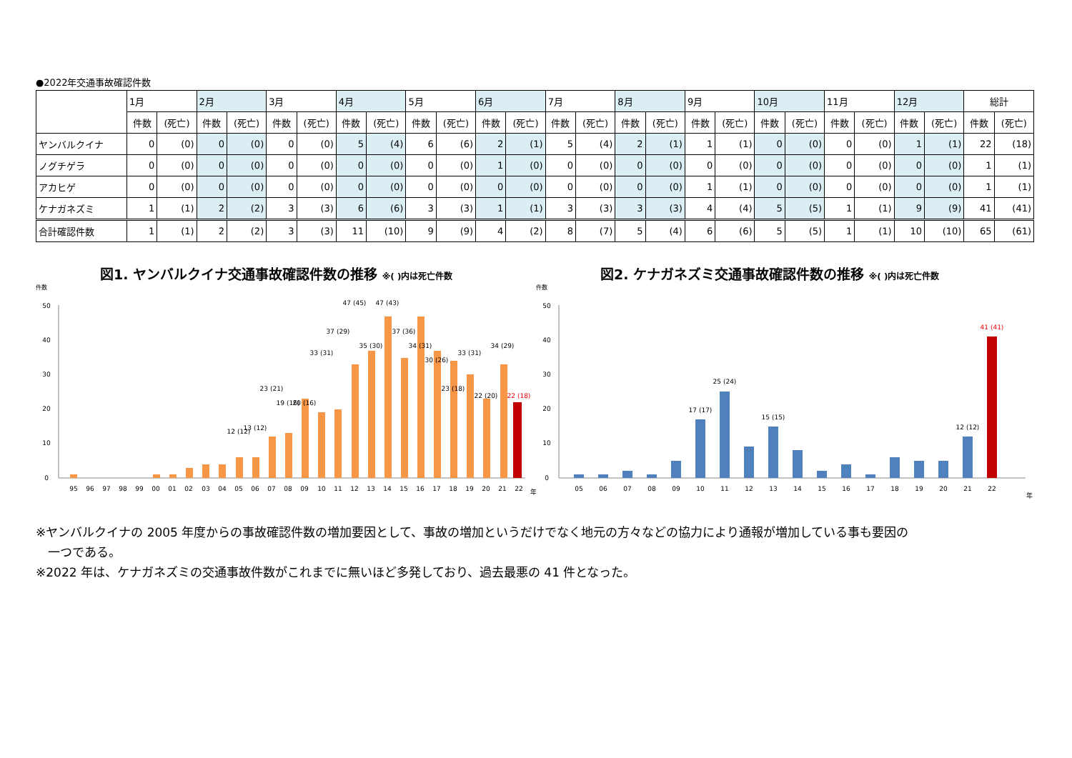●2022年交通事故確認件数
| | 1月 | | 2月 | | 3月 | | 4月 | | 5月 | | 6月 | | 7月 | | 8月 | | 9月 | | 10月 | | 11月 | | 12月 | | 総計 | |
| --- | --- | --- | --- | --- | --- | --- | --- | --- | --- | --- | --- | --- | --- | --- | --- | --- | --- | --- | --- | --- | --- | --- | --- | --- | --- | --- |
| | 件数 | (死亡) | 件数 | (死亡) | 件数 | (死亡) | 件数 | (死亡) | 件数 | (死亡) | 件数 | (死亡) | 件数 | (死亡) | 件数 | (死亡) | 件数 | (死亡) | 件数 | (死亡) | 件数 | (死亡) | 件数 | (死亡) | 件数 | (死亡) |
| ヤンバルクイナ | 0 | (0) | 0 | (0) | 0 | (0) | 5 | (4) | 6 | (6) | 2 | (1) | 5 | (4) | 2 | (1) | 1 | (1) | 0 | (0) | 0 | (0) | 1 | (1) | 22 | (18) |
| ノグチゲラ | 0 | (0) | 0 | (0) | 0 | (0) | 0 | (0) | 0 | (0) | 1 | (0) | 0 | (0) | 0 | (0) | 0 | (0) | 0 | (0) | 0 | (0) | 0 | (0) | 1 | (1) |
| アカヒゲ | 0 | (0) | 0 | (0) | 0 | (0) | 0 | (0) | 0 | (0) | 0 | (0) | 0 | (0) | 0 | (0) | 1 | (1) | 0 | (0) | 0 | (0) | 0 | (0) | 1 | (1) |
| ケナガネズミ | 1 | (1) | 2 | (2) | 3 | (3) | 6 | (6) | 3 | (3) | 1 | (1) | 3 | (3) | 3 | (3) | 4 | (4) | 5 | (5) | 1 | (1) | 9 | (9) | 41 | (41) |
| 合計確認件数 | 1 | (1) | 2 | (2) | 3 | (3) | 11 | (10) | 9 | (9) | 4 | (2) | 8 | (7) | 5 | (4) | 6 | (6) | 5 | (5) | 1 | (1) | 10 | (10) | 65 | (61) |
図1. ヤンバルクイナ交通事故確認件数の推移 ※( )内は死亡件数
件数
0
10
20
30
40
50
95
96
97
98
99
00
01
02
03
04
05
06
07
08
09
10
11
12
13
14
15
16
17
18
19
20
21
22
年
47 (45)
47 (43)
37 (29)
35 (30)
37 (36)
34 (31)
30 (26)
33 (31)
33 (31)
34 (29)
23 (21)
23 (18)
22 (20)
22 (18)
19 (16)
20 (16)
12 (12)
13 (12)
図2. ケナガネズミ交通事故確認件数の推移 ※( )内は死亡件数
件数
0
10
20
30
40
50
05
06
07
08
09
10
11
12
13
14
15
16
17
18
19
20
21
22
年
17 (17)
25 (24)
15 (15)
12 (12)
41 (41)
※ヤンバルクイナの 2005 年度からの事故確認件数の増加要因として、事故の増加というだけでなく地元の方々などの協力により通報が増加している事も要因の
　一つである。
※2022 年は、ケナガネズミの交通事故件数がこれまでに無いほど多発しており、過去最悪の 41 件となった。